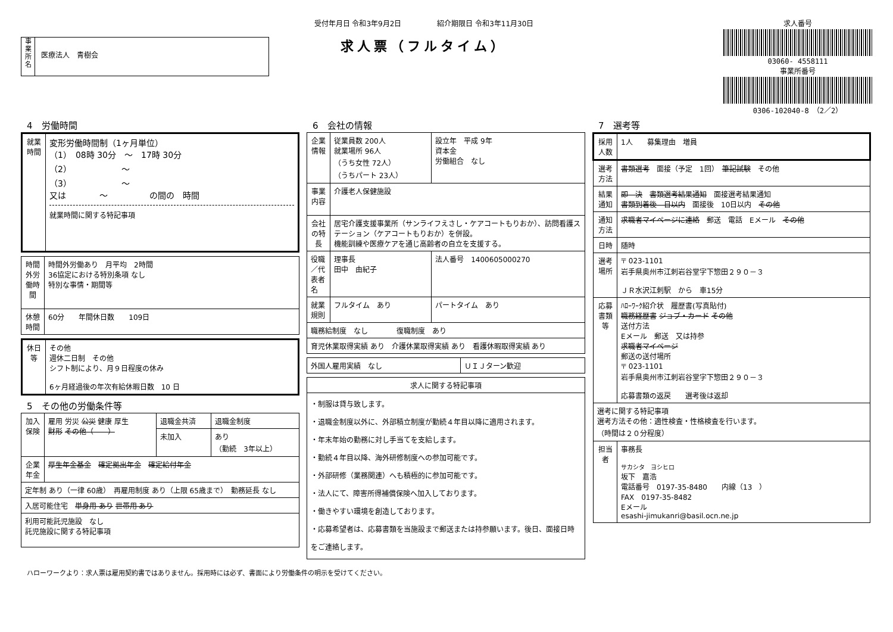事
業
所
名
医療法人　青樹会
受付年月日 令和3年9月2日　　　　　紹介期限日 令和3年11月30日
求人票（フルタイム）
求人番号
03060- 4558111
事業所番号
0306-102040-8　（2／2）
4　労働時間
| 就業時間 | 変形労働時間制（1ヶ月単位） （1） 08時 30分 ～ 17時 30分 （2） ～ （3） ～ 又は ～ の間の 時間 就業時間に関する特記事項 |
| 時間外労働時間 | 時間外労働あり 月平均 2時間 36協定における特別条項 なし 特別な事情・期間等 |
| 休憩時間 | 60分 年間休日数 109日 |
| 休日等 | その他 週休二日制 その他 シフト制により、月９日程度の休み 6ヶ月経過後の年次有給休暇日数 10 日 |
5　その他の労働条件等
| 加入保険 | 雇用 労災 公災 健康 厚生 財形 その他（ ） | 退職金共済 | 退職金制度 |
| | | 未加入 | あり （勤続 3年以上） |
| 企業年金 | 厚生年金基金 確定拠出年金 確定給付年金 | | |
| 定年制 あり（一律 60歳） 再雇用制度 あり（上限 65歳まで） 勤務延長 なし | | | |
| 入居可能住宅 単身用 あり 世帯用 あり | | | |
| 利用可能託児施設 なし 託児施設に関する特記事項 | | | |
6　会社の情報
| 企業情報 | 従業員数 200人 就業場所 96人 （うち女性 72人） （うちパート 23人） | 設立年 平成 9年 資本金 労働組合 なし |
| 事業内容 | 介護老人保健施設 | |
| 会社の特長 | 居宅介護支援事業所（サンライフえさし・ケアコートもりおか）、訪問看護ステーション（ケアコートもりおか）を併設。 機能訓練や医療ケアを通じ高齢者の自立を支援する。 | |
| 役職／代表者名 | 理事長 田中 由紀子 | 法人番号 1400605000270 |
| 就業規則 | フルタイム あり | パートタイム あり |
| 職務給制度 なし 復職制度 あり | | |
| 育児休業取得実績 あり 介護休業取得実績 あり 看護休暇取得実績 あり | | |
| 外国人雇用実績 なし | ＵＩＪターン歓迎 |
| 求人に関する特記事項 |
| --- |
| ・制服は貸与致します。 ・退職金制度以外に、外部積立制度が勤続４年目以降に適用されます。 ・年末年始の勤務に対し手当てを支給します。 ・勤続４年目以降、海外研修制度への参加可能です。 ・外部研修（業務関連）へも積極的に参加可能です。 ・法人にて、障害所得補償保険へ加入しております。 ・働きやすい環境を創造しております。 ・応募希望者は、応募書類を当施設まで郵送または持参願います。後日、面接日時をご連絡します。 |
7　選考等
| 採用人数 | 1人 募集理由 増員 |
| 選考方法 | 書類選考 面接（予定 1回） 筆記試験 その他 |
| 結果通知 | 即 決 書類選考結果通知 面接選考結果通知 書類到着後 日以内 面接後 10日以内 その他 |
| 通知方法 | 求職者マイページに連絡 郵送 電話 Eメール その他 |
| 日時 | 随時 |
| 選考場所 | 〒 023-1101 岩手県奥州市江刺岩谷堂字下惣田２９０－３ ＪＲ水沢江刺駅 から 車15分 |
| 応募書類等 | ﾊﾛｰﾜｰｸ紹介状 履歴書(写真貼付) 職務経歴書 ジョブ・カード その他 送付方法 Eメール 郵送 又は持参 求職者マイページ 郵送の送付場所 〒 023-1101 岩手県奥州市江刺岩谷堂字下惣田２９０－３ 応募書類の返戻 選考後は返却 |
| 選考に関する特記事項 選考方法その他：適性検査・性格検査を行います。 （時間は２０分程度） | |
| 担当者 | 事務長 サカシタ ヨシヒロ 坂下 嘉浩 電話番号 0197-35-8480 内線（13 ） FAX 0197-35-8482 Eメール esashi-jimukanri@basil.ocn.ne.jp |
ハローワークより：求人票は雇用契約書ではありません。採用時には必ず、書面により労働条件の明示を受けてください。